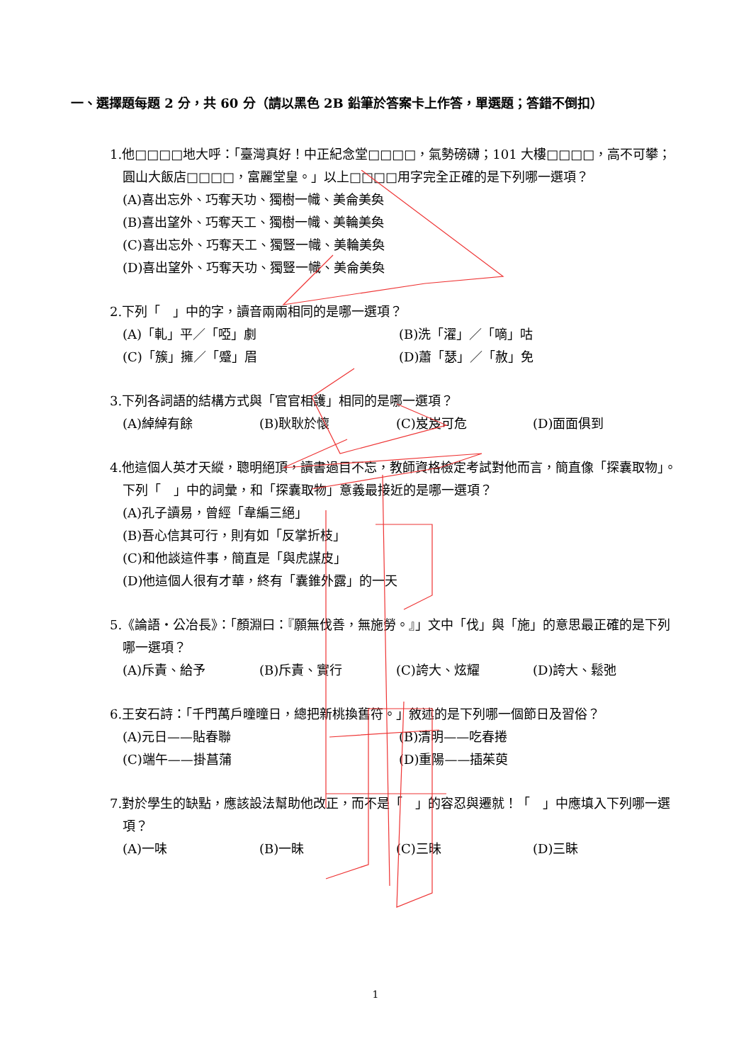一、選擇題每題 2 分，共 60 分（請以黑色 2B 鉛筆於答案卡上作答，單選題；答錯不倒扣）
1.他□□□□地大呼：「臺灣真好！中正紀念堂□□□□，氣勢磅礴；101 大樓□□□□，高不可攀；圓山大飯店□□□□，富麗堂皇。」以上□□□□用字完全正確的是下列哪一選項？
(A)喜出忘外、巧奪天功、獨樹一幟、美侖美奐
(B)喜出望外、巧奪天工、獨樹一幟、美輪美奐
(C)喜出忘外、巧奪天工、獨豎一幟、美輪美奐
(D)喜出望外、巧奪天功、獨豎一幟、美侖美奐
2.下列「　」中的字，讀音兩兩相同的是哪一選項？
(A)「軋」平／「啞」劇 (B)洗「濯」／「嘀」咕
(C)「簇」擁／「蹙」眉 (D)蕭「瑟」／「赦」免
3.下列各詞語的結構方式與「官官相護」相同的是哪一選項？
(A)綽綽有餘 (B)耿耿於懷 (C)岌岌可危 (D)面面俱到
4.他這個人英才天縱，聰明絕頂，讀書過目不忘，教師資格檢定考試對他而言，簡直像「探囊取物」。下列「　」中的詞彙，和「探囊取物」意義最接近的是哪一選項？
(A)孔子讀易，曾經「韋編三絕」
(B)吾心信其可行，則有如「反掌折枝」
(C)和他談這件事，簡直是「與虎謀皮」
(D)他這個人很有才華，終有「囊錐外露」的一天
5.《論語‧公冶長》：「顏淵曰：『願無伐善，無施勞。』」文中「伐」與「施」的意思最正確的是下列哪一選項？
(A)斥責、給予 (B)斥責、實行 (C)誇大、炫耀 (D)誇大、鬆弛
6.王安石詩：「千門萬戶曈曈日，總把新桃換舊符。」敘述的是下列哪一個節日及習俗？
(A)元日——貼春聯 (B)清明——吃春捲
(C)端午——掛菖蒲 (D)重陽——插茱萸
7.對於學生的缺點，應該設法幫助他改正，而不是「　」的容忍與遷就！「　」中應填入下列哪一選項？
(A)一味 (B)一昧 (C)三昧 (D)三眛
1